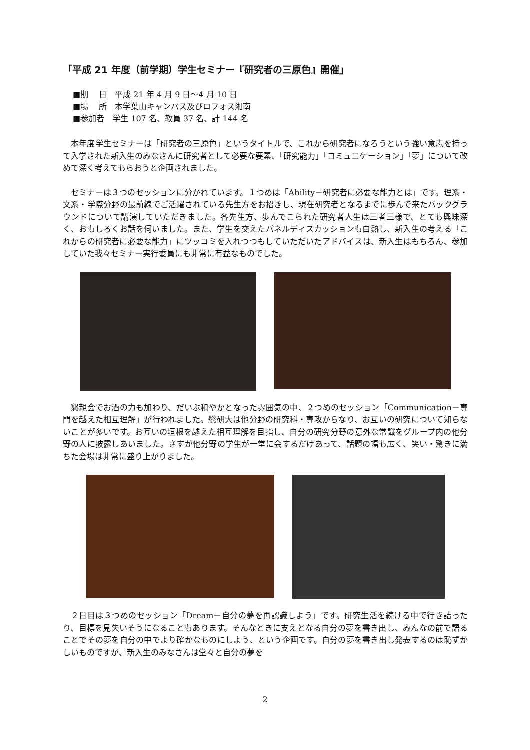「平成 21 年度（前学期）学生セミナー『研究者の三原色』開催」
■期　 日　平成 21 年 4 月 9 日～4 月 10 日
■場　 所　本学葉山キャンパス及びロフォス湘南
■参加者　学生 107 名、教員 37 名、計 144 名
本年度学生セミナーは「研究者の三原色」というタイトルで、これから研究者になろうという強い意志を持って入学された新入生のみなさんに研究者として必要な要素、「研究能力」「コミュニケーション」「夢」について改めて深く考えてもらおうと企画されました。
セミナーは３つのセッションに分かれています。１つめは「Ability－研究者に必要な能力とは」です。理系・文系・学際分野の最前線でご活躍されている先生方をお招きし、現在研究者となるまでに歩んで来たバックグラウンドについて講演していただきました。各先生方、歩んでこられた研究者人生は三者三様で、とても興味深く、おもしろくお話を伺いました。また、学生を交えたパネルディスカッションも白熱し、新入生の考える「これからの研究者に必要な能力」にツッコミを入れつつもしていただいたアドバイスは、新入生はもちろん、参加していた我々セミナー実行委員にも非常に有益なものでした。
懇親会でお酒の力も加わり、だいぶ和やかとなった雰囲気の中、２つめのセッション「Communication－専門を越えた相互理解」が行われました。総研大は他分野の研究科・専攻からなり、お互いの研究について知らないことが多いです。お互いの垣根を越えた相互理解を目指し、自分の研究分野の意外な常識をグループ内の他分野の人に披露しあいました。さすが他分野の学生が一堂に会するだけあって、話題の幅も広く、笑い・驚きに満ちた会場は非常に盛り上がりました。
２日目は３つめのセッション「Dream－自分の夢を再認識しよう」です。研究生活を続ける中で行き詰ったり、目標を見失いそうになることもあります。そんなときに支えとなる自分の夢を書き出し、みんなの前で語ることでその夢を自分の中でより確かなものにしよう、という企画です。自分の夢を書き出し発表するのは恥ずかしいものですが、新入生のみなさんは堂々と自分の夢を
2